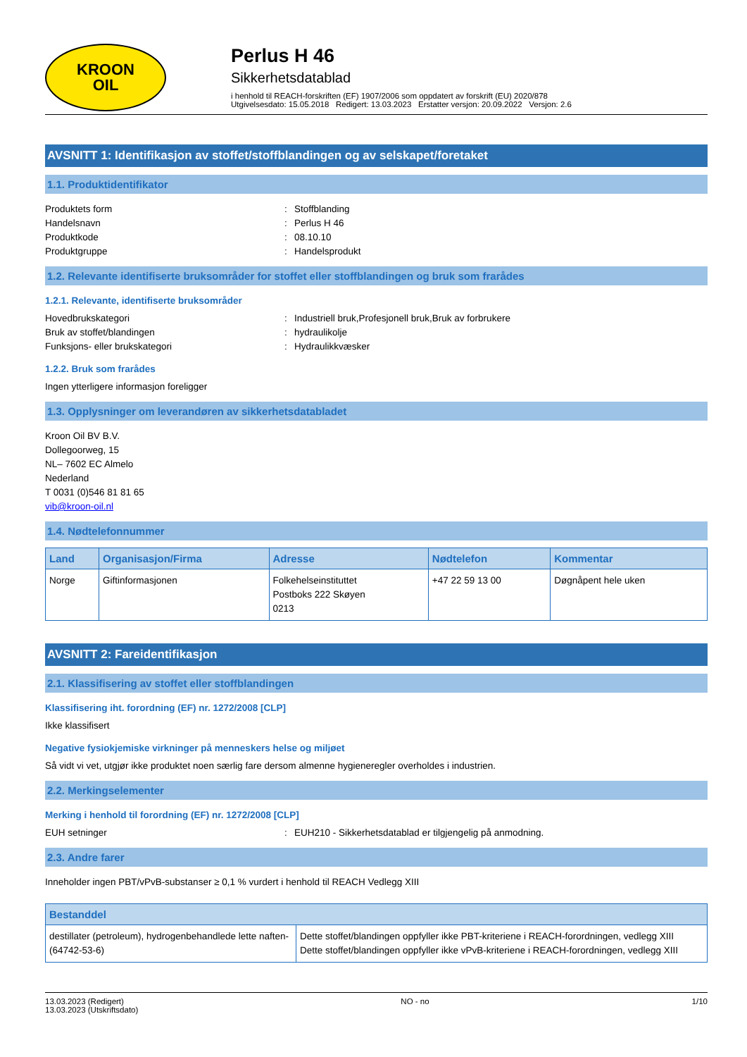KROON
OIL
Perlus H 46
Sikkerhetsdatablad
i henhold til REACH-forskriften (EF) 1907/2006 som oppdatert av forskrift (EU) 2020/878
Utgivelsesdato: 15.05.2018 Redigert: 13.03.2023 Erstatter versjon: 20.09.2022 Versjon: 2.6
AVSNITT 1: Identifikasjon av stoffet/stoffblandingen og av selskapet/foretaket
1.1. Produktidentifikator
Produktets form: Stoffblanding
Handelsnavn: Perlus H 46
Produktkode: 08.10.10
Produktgruppe: Handelsprodukt
1.2. Relevante identifiserte bruksområder for stoffet eller stoffblandingen og bruk som frarådes
1.2.1. Relevante, identifiserte bruksområder
Hovedbrukskategori: Industriell bruk,Profesjonell bruk,Bruk av forbrukere
Bruk av stoffet/blandingen: hydraulikolje
Funksjons- eller brukskategori: Hydraulikkvæsker
1.2.2. Bruk som frarådes
Ingen ytterligere informasjon foreligger
1.3. Opplysninger om leverandøren av sikkerhetsdatabladet
Kroon Oil BV B.V.
Dollegoorweg, 15
NL– 7602 EC Almelo
Nederland
T 0031 (0)546 81 81 65
vib@kroon-oil.nl
1.4. Nødtelefonnummer
| Land | Organisasjon/Firma | Adresse | Nødtelefon | Kommentar |
| --- | --- | --- | --- | --- |
| Norge | Giftinformasjonen | Folkehelseinstituttet Postboks 222 Skøyen 0213 | +47 22 59 13 00 | Døgnåpent hele uken |
AVSNITT 2: Fareidentifikasjon
2.1. Klassifisering av stoffet eller stoffblandingen
Klassifisering iht. forordning (EF) nr. 1272/2008 [CLP]
Ikke klassifisert
Negative fysiokjemiske virkninger på menneskers helse og miljøet
Så vidt vi vet, utgjør ikke produktet noen særlig fare dersom almenne hygieneregler overholdes i industrien.
2.2. Merkingselementer
Merking i henhold til forordning (EF) nr. 1272/2008 [CLP]
EUH setninger: EUH210 - Sikkerhetsdatablad er tilgjengelig på anmodning.
2.3. Andre farer
Inneholder ingen PBT/vPvB-substanser ≥ 0,1 % vurdert i henhold til REACH Vedlegg XIII
| Bestanddel | |
| --- | --- |
| destillater (petroleum), hydrogenbehandlede lette naften- (64742-53-6) | Dette stoffet/blandingen oppfyller ikke PBT-kriteriene i REACH-forordningen, vedlegg XIII Dette stoffet/blandingen oppfyller ikke vPvB-kriteriene i REACH-forordningen, vedlegg XIII |
13.03.2023 (Redigert)
13.03.2023 (Utskriftsdato) NO - no 1/10